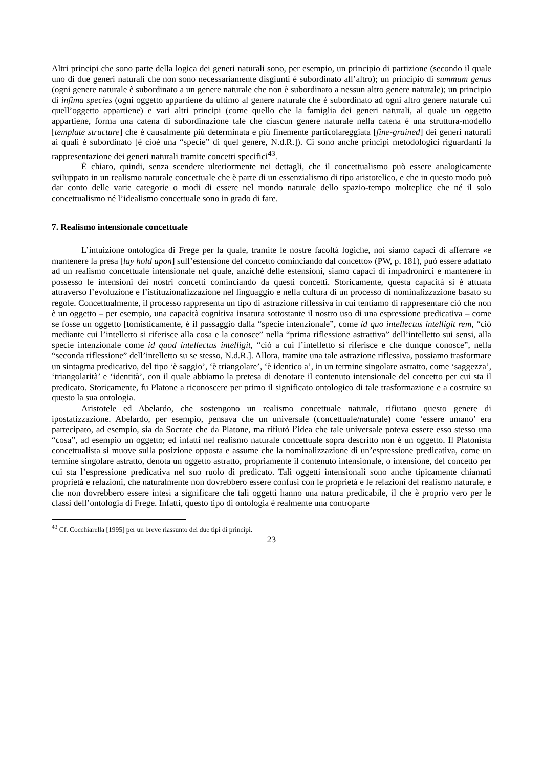Altri principi che sono parte della logica dei generi naturali sono, per esempio, un principio di partizione (secondo il quale uno di due generi naturali che non sono necessariamente disgiunti è subordinato all’altro); un principio di summum genus (ogni genere naturale è subordinato a un genere naturale che non è subordinato a nessun altro genere naturale); un principio di infima species (ogni oggetto appartiene da ultimo al genere naturale che è subordinato ad ogni altro genere naturale cui quell’oggetto appartiene) e vari altri principi (come quello che la famiglia dei generi naturali, al quale un oggetto appartiene, forma una catena di subordinazione tale che ciascun genere naturale nella catena è una struttura-modello [template structure] che è causalmente più determinata e più finemente particolareggiata [fine-grained] dei generi naturali ai quali è subordinato [è cioè una “specie” di quel genere, N.d.R.]). Ci sono anche principi metodologici riguardanti la rappresentazione dei generi naturali tramite concetti specifici<sup>43</sup>.
È chiaro, quindi, senza scendere ulteriormente nei dettagli, che il concettualismo può essere analogicamente sviluppato in un realismo naturale concettuale che è parte di un essenzialismo di tipo aristotelico, e che in questo modo può dar conto delle varie categorie o modi di essere nel mondo naturale dello spazio-tempo molteplice che né il solo concettualismo né l’idealismo concettuale sono in grado di fare.
7. Realismo intensionale concettuale
L’intuizione ontologica di Frege per la quale, tramite le nostre facoltà logiche, noi siamo capaci di afferrare «e mantenere la presa [lay hold upon] sull’estensione del concetto cominciando dal concetto» (PW, p. 181), può essere adattato ad un realismo concettuale intensionale nel quale, anziché delle estensioni, siamo capaci di impadronirci e mantenere in possesso le intensioni dei nostri concetti cominciando da questi concetti. Storicamente, questa capacità si è attuata attraverso l’evoluzione e l’istituzionalizzazione nel linguaggio e nella cultura di un processo di nominalizzazione basato su regole. Concettualmente, il processo rappresenta un tipo di astrazione riflessiva in cui tentiamo di rappresentare ciò che non è un oggetto – per esempio, una capacità cognitiva insatura sottostante il nostro uso di una espressione predicativa – come se fosse un oggetto [tomisticamente, è il passaggio dalla “specie intenzionale”, come id quo intellectus intelligit rem, “ciò mediante cui l’intelletto si riferisce alla cosa e la conosce” nella “prima riflessione astrattiva” dell’intelletto sui sensi, alla specie intenzionale come id quod intellectus intelligit, “ciò a cui l’intelletto si riferisce e che dunque conosce”, nella “seconda riflessione” dell’intelletto su se stesso, N.d.R.]. Allora, tramite una tale astrazione riflessiva, possiamo trasformare un sintagma predicativo, del tipo ‘è saggio’, ‘è triangolare’, ‘è identico a’, in un termine singolare astratto, come ‘saggezza’, ‘triangolarità’ e ‘identità’, con il quale abbiamo la pretesa di denotare il contenuto intensionale del concetto per cui sta il predicato. Storicamente, fu Platone a riconoscere per primo il significato ontologico di tale trasformazione e a costruire su questo la sua ontologia.
Aristotele ed Abelardo, che sostengono un realismo concettuale naturale, rifiutano questo genere di ipostatizzazione. Abelardo, per esempio, pensava che un universale (concettuale/naturale) come ‘essere umano’ era partecipato, ad esempio, sia da Socrate che da Platone, ma rifiutò l’idea che tale universale poteva essere esso stesso una “cosa”, ad esempio un oggetto; ed infatti nel realismo naturale concettuale sopra descritto non è un oggetto. Il Platonista concettualista si muove sulla posizione opposta e assume che la nominalizzazione di un’espressione predicativa, come un termine singolare astratto, denota un oggetto astratto, propriamente il contenuto intensionale, o intensione, del concetto per cui sta l’espressione predicativa nel suo ruolo di predicato. Tali oggetti intensionali sono anche tipicamente chiamati proprietà e relazioni, che naturalmente non dovrebbero essere confusi con le proprietà e le relazioni del realismo naturale, e che non dovrebbero essere intesi a significare che tali oggetti hanno una natura predicabile, il che è proprio vero per le classi dell’ontologia di Frege. Infatti, questo tipo di ontologia è realmente una controparte
<sup>43</sup> Cf. Cocchiarella [1995] per un breve riassunto dei due tipi di principi.
23